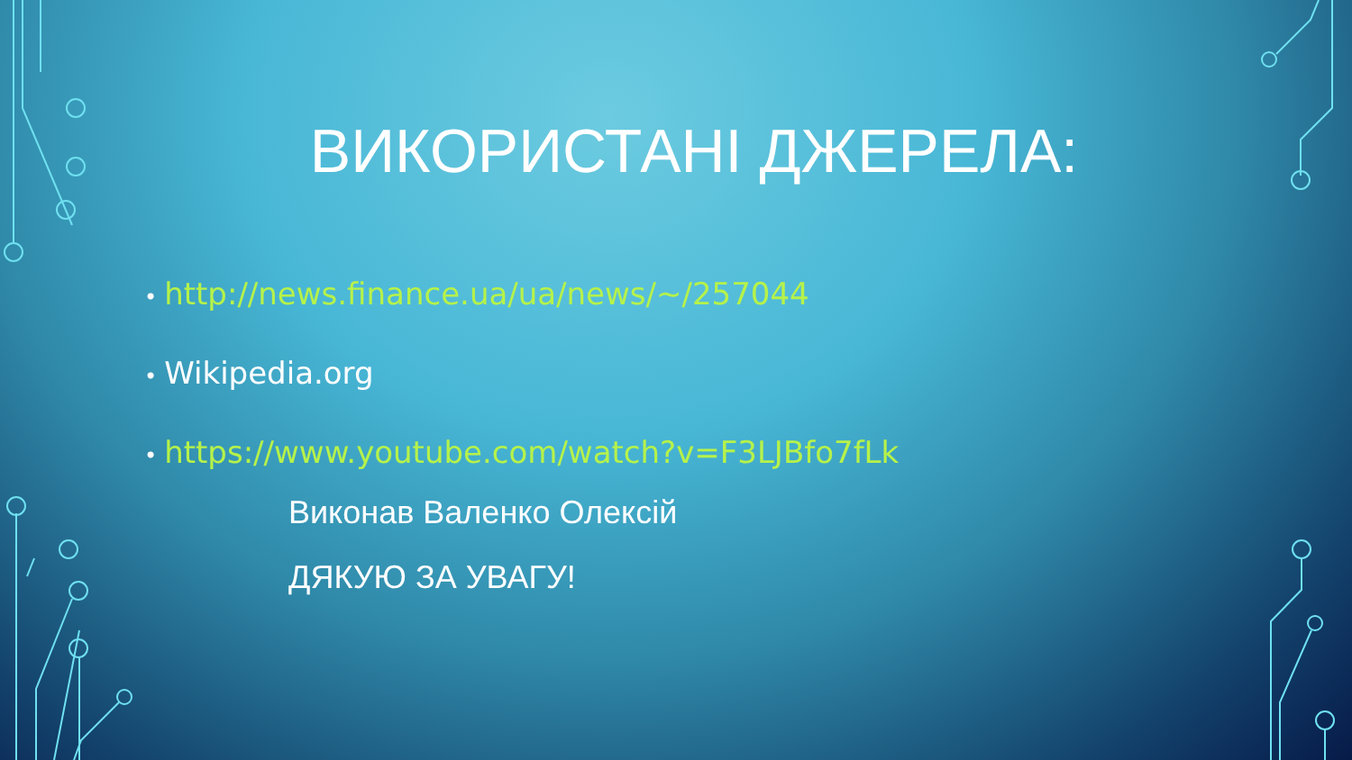ВИКОРИСТАНІ ДЖЕРЕЛА:
• http://news.finance.ua/ua/news/~/257044
• Wikipedia.org
• https://www.youtube.com/watch?v=F3LJBfo7fLk
Виконав Валенко Олексій
ДЯКУЮ ЗА УВАГУ!